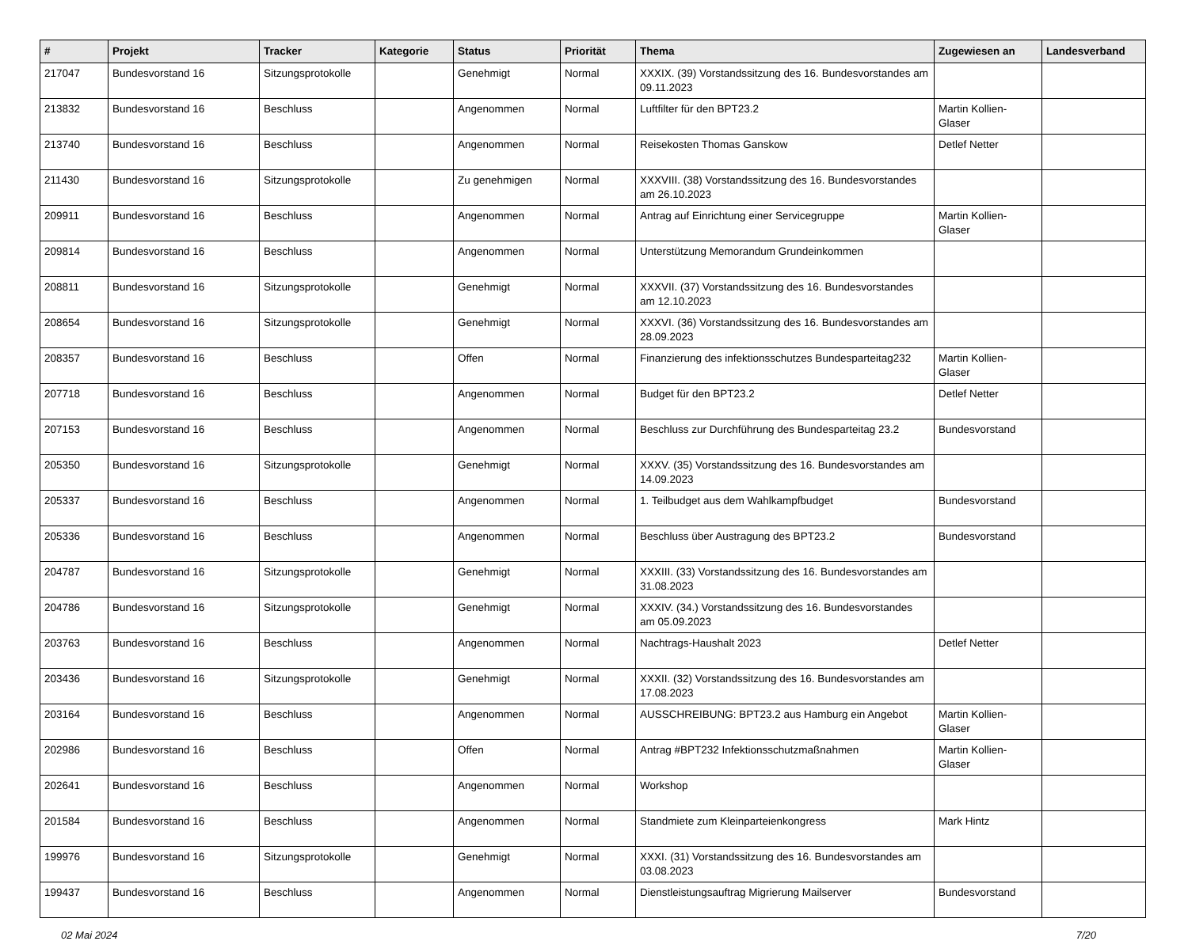| # | Projekt | Tracker | Kategorie | Status | Priorität | Thema | Zugewiesen an | Landesverband |
| --- | --- | --- | --- | --- | --- | --- | --- | --- |
| 217047 | Bundesvorstand 16 | Sitzungsprotokolle | | Genehmigt | Normal | XXXIX. (39) Vorstandssitzung des 16. Bundesvorstandes am 09.11.2023 | | |
| 213832 | Bundesvorstand 16 | Beschluss | | Angenommen | Normal | Luftfilter für den BPT23.2 | Martin Kollien-Glaser | |
| 213740 | Bundesvorstand 16 | Beschluss | | Angenommen | Normal | Reisekosten Thomas Ganskow | Detlef Netter | |
| 211430 | Bundesvorstand 16 | Sitzungsprotokolle | | Zu genehmigen | Normal | XXXVIII. (38) Vorstandssitzung des 16. Bundesvorstandes am 26.10.2023 | | |
| 209911 | Bundesvorstand 16 | Beschluss | | Angenommen | Normal | Antrag auf Einrichtung einer Servicegruppe | Martin Kollien-Glaser | |
| 209814 | Bundesvorstand 16 | Beschluss | | Angenommen | Normal | Unterstützung Memorandum Grundeinkommen | | |
| 208811 | Bundesvorstand 16 | Sitzungsprotokolle | | Genehmigt | Normal | XXXVII. (37) Vorstandssitzung des 16. Bundesvorstandes am 12.10.2023 | | |
| 208654 | Bundesvorstand 16 | Sitzungsprotokolle | | Genehmigt | Normal | XXXVI. (36) Vorstandssitzung des 16. Bundesvorstandes am 28.09.2023 | | |
| 208357 | Bundesvorstand 16 | Beschluss | | Offen | Normal | Finanzierung des infektionsschutzes Bundesparteitag232 | Martin Kollien-Glaser | |
| 207718 | Bundesvorstand 16 | Beschluss | | Angenommen | Normal | Budget für den BPT23.2 | Detlef Netter | |
| 207153 | Bundesvorstand 16 | Beschluss | | Angenommen | Normal | Beschluss zur Durchführung des Bundesparteitag 23.2 | Bundesvorstand | |
| 205350 | Bundesvorstand 16 | Sitzungsprotokolle | | Genehmigt | Normal | XXXV. (35) Vorstandssitzung des 16. Bundesvorstandes am 14.09.2023 | | |
| 205337 | Bundesvorstand 16 | Beschluss | | Angenommen | Normal | 1. Teilbudget aus dem Wahlkampfbudget | Bundesvorstand | |
| 205336 | Bundesvorstand 16 | Beschluss | | Angenommen | Normal | Beschluss über Austragung des BPT23.2 | Bundesvorstand | |
| 204787 | Bundesvorstand 16 | Sitzungsprotokolle | | Genehmigt | Normal | XXXIII. (33) Vorstandssitzung des 16. Bundesvorstandes am 31.08.2023 | | |
| 204786 | Bundesvorstand 16 | Sitzungsprotokolle | | Genehmigt | Normal | XXXIV. (34.) Vorstandssitzung des 16. Bundesvorstandes am 05.09.2023 | | |
| 203763 | Bundesvorstand 16 | Beschluss | | Angenommen | Normal | Nachtrags-Haushalt 2023 | Detlef Netter | |
| 203436 | Bundesvorstand 16 | Sitzungsprotokolle | | Genehmigt | Normal | XXXII. (32) Vorstandssitzung des 16. Bundesvorstandes am 17.08.2023 | | |
| 203164 | Bundesvorstand 16 | Beschluss | | Angenommen | Normal | AUSSCHREIBUNG: BPT23.2 aus Hamburg ein Angebot | Martin Kollien-Glaser | |
| 202986 | Bundesvorstand 16 | Beschluss | | Offen | Normal | Antrag #BPT232 Infektionsschutzmaßnahmen | Martin Kollien-Glaser | |
| 202641 | Bundesvorstand 16 | Beschluss | | Angenommen | Normal | Workshop | | |
| 201584 | Bundesvorstand 16 | Beschluss | | Angenommen | Normal | Standmiete zum Kleinparteienkongress | Mark Hintz | |
| 199976 | Bundesvorstand 16 | Sitzungsprotokolle | | Genehmigt | Normal | XXXI. (31) Vorstandssitzung des 16. Bundesvorstandes am 03.08.2023 | | |
| 199437 | Bundesvorstand 16 | Beschluss | | Angenommen | Normal | Dienstleistungsauftrag Migrierung Mailserver | Bundesvorstand | |
02 Mai 2024 7/20